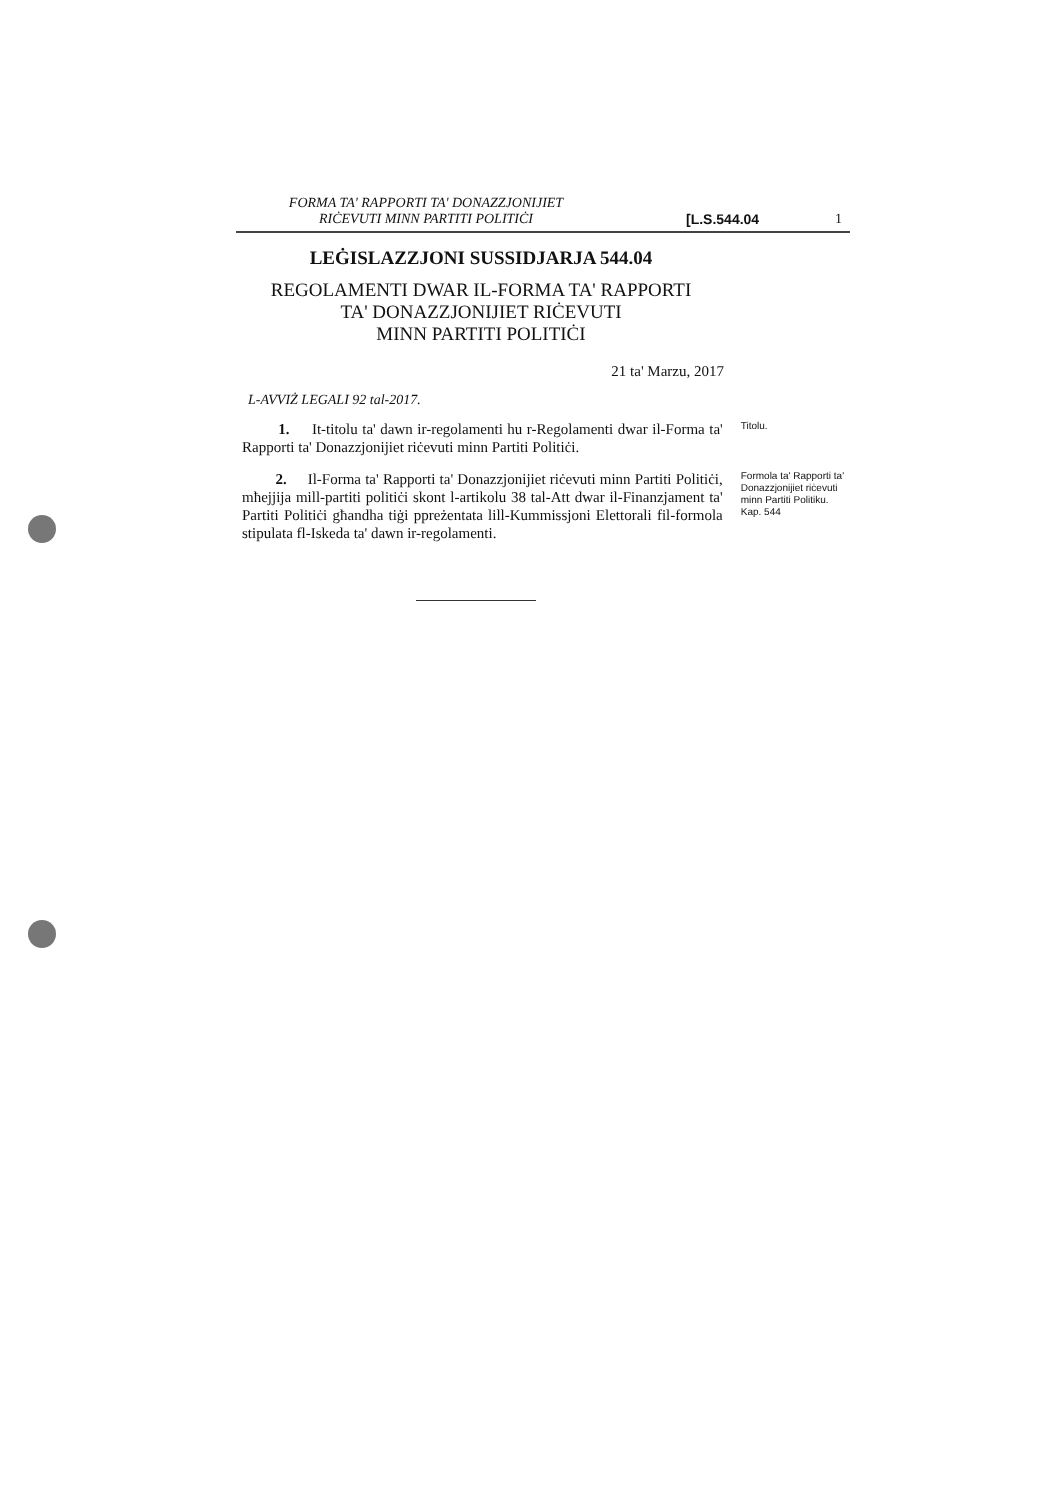FORMA TA' RAPPORTI TA' DONAZZJONIJIET
RIĊEVUTI MINN PARTITI POLITIĊI
[L.S.544.04
1
LEĠISLAZZJONI SUSSIDJARJA 544.04
REGOLAMENTI DWAR IL-FORMA TA' RAPPORTI
TA' DONAZZJONIJIET RIĊEVUTI
MINN PARTITI POLITIĊI
21 ta' Marzu, 2017
L-AVVIŻ LEGALI 92 tal-2017.
1. It-titolu ta' dawn ir-regolamenti hu r-Regolamenti dwar il-Forma ta' Rapporti ta' Donazzjonijiet riċevuti minn Partiti Politiċi.
Titolu.
2. Il-Forma ta' Rapporti ta' Donazzjonijiet riċevuti minn Partiti Politiċi, mħejjija mill-partiti politiċi skont l-artikolu 38 tal-Att dwar il-Finanzjament ta' Partiti Politiċi għandha tiġi ppreżentata lill-Kummissjoni Elettorali fil-formola stipulata fl-Iskeda ta' dawn ir-regolamenti.
Formola ta' Rapporti ta' Donazzjonijiet riċevuti minn Partiti Politiku.
Kap. 544